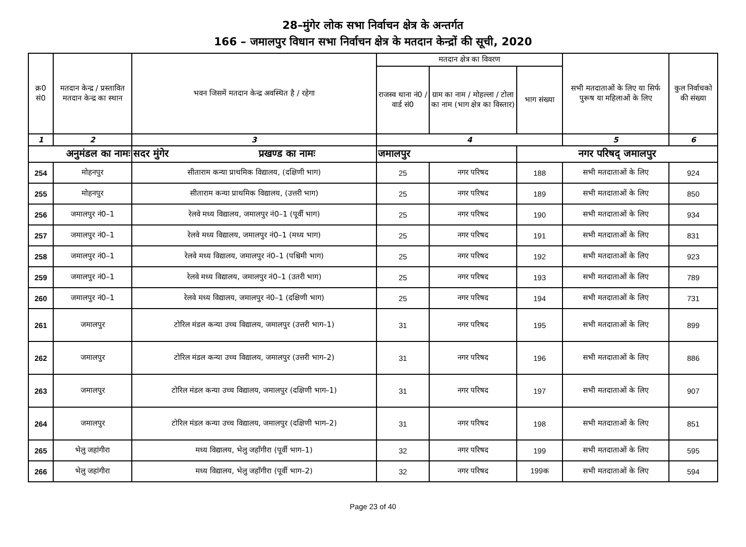28–मुंगेर लोक सभा निर्वाचन क्षेत्र के अन्तर्गत
166 – जमालपुर विधान सभा निर्वाचन क्षेत्र के मतदान केन्द्रों की सूची, 2020
| क्र0 सं0 | मतदान केन्द्र / प्रस्तावित मतदान केन्द्र का स्थान | भवन जिसमें मतदान केन्द्र अवस्थित है / रहेगा | मतदान क्षेत्र का विवरण | | | सभी मतदाताओं के लिए या सिर्फ पुरूष या महिलाओं के लिए | कुल निर्वाचको की संख्या |
| --- | --- | --- | --- | --- | --- | --- | --- |
| | | | राजस्व थाना नं0 / वार्ड सं0 | ग्राम का नाम / मोहल्ला / टोला का नाम (भाग क्षेत्र का विस्तार) | भाग संख्या | | |
| 1 | 2 | 3 | 4 | | | 5 | 6 |
| अनुमंडल का नामः | | सदर मुंगेर प्रखण्ड का नामः | जमालपुर | | नगर परिषद् जमालपुर | | |
| 254 | मोहनपुर | सीताराम कन्या प्राथमिक विद्यालय, (दक्षिणी भाग) | 25 | नगर परिषद | 188 | सभी मतदाताओं के लिए | 924 |
| 255 | मोहनपुर | सीताराम कन्या प्राथमिक विद्यालय, (उत्तरी भाग) | 25 | नगर परिषद | 189 | सभी मतदाताओं के लिए | 850 |
| 256 | जमालपुर नं0–1 | रेलवे मध्य विद्यालय, जमालपुर नं0–1 (पूर्वी भाग) | 25 | नगर परिषद | 190 | सभी मतदाताओं के लिए | 934 |
| 257 | जमालपुर नं0–1 | रेलवे मध्य विद्यालय, जमालपुर नं0–1 (मध्य भाग) | 25 | नगर परिषद | 191 | सभी मतदाताओं के लिए | 831 |
| 258 | जमालपुर नं0–1 | रेलवे मध्य विद्यालय, जमालपुर नं0–1 (पश्चिमी भाग) | 25 | नगर परिषद | 192 | सभी मतदाताओं के लिए | 923 |
| 259 | जमालपुर नं0–1 | रेलवे मध्य विद्यालय, जमालपुर नं0–1 (उतरी भाग) | 25 | नगर परिषद | 193 | सभी मतदाताओं के लिए | 789 |
| 260 | जमालपुर नं0–1 | रेलवे मध्य विद्यालय, जमालपुर नं0–1 (दक्षिणी भाग) | 25 | नगर परिषद | 194 | सभी मतदाताओं के लिए | 731 |
| 261 | जमालपुर | टोरिल मंडल कन्या उच्च विद्यालय, जमालपुर (उत्तरी भाग–1) | 31 | नगर परिषद | 195 | सभी मतदाताओं के लिए | 899 |
| 262 | जमालपुर | टोरिल मंडल कन्या उच्च विद्यालय, जमालपुर (उत्तरी भाग–2) | 31 | नगर परिषद | 196 | सभी मतदाताओं के लिए | 886 |
| 263 | जमालपुर | टोरिल मंडल कन्या उच्च विद्यालय, जमालपुर (दक्षिणी भाग–1) | 31 | नगर परिषद | 197 | सभी मतदाताओं के लिए | 907 |
| 264 | जमालपुर | टोरिल मंडल कन्या उच्च विद्यालय, जमालपुर (दक्षिणी भाग–2) | 31 | नगर परिषद | 198 | सभी मतदाताओं के लिए | 851 |
| 265 | भेलु जहांगीरा | मध्य विद्यालय, भेलु जहाँगीरा (पूर्वी भाग–1) | 32 | नगर परिषद | 199 | सभी मतदाताओं के लिए | 595 |
| 266 | भेलु जहांगीरा | मध्य विद्यालय, भेलु जहाँगीरा (पूर्वी भाग–2) | 32 | नगर परिषद | 199क | सभी मतदाताओं के लिए | 594 |
Page 23 of 40